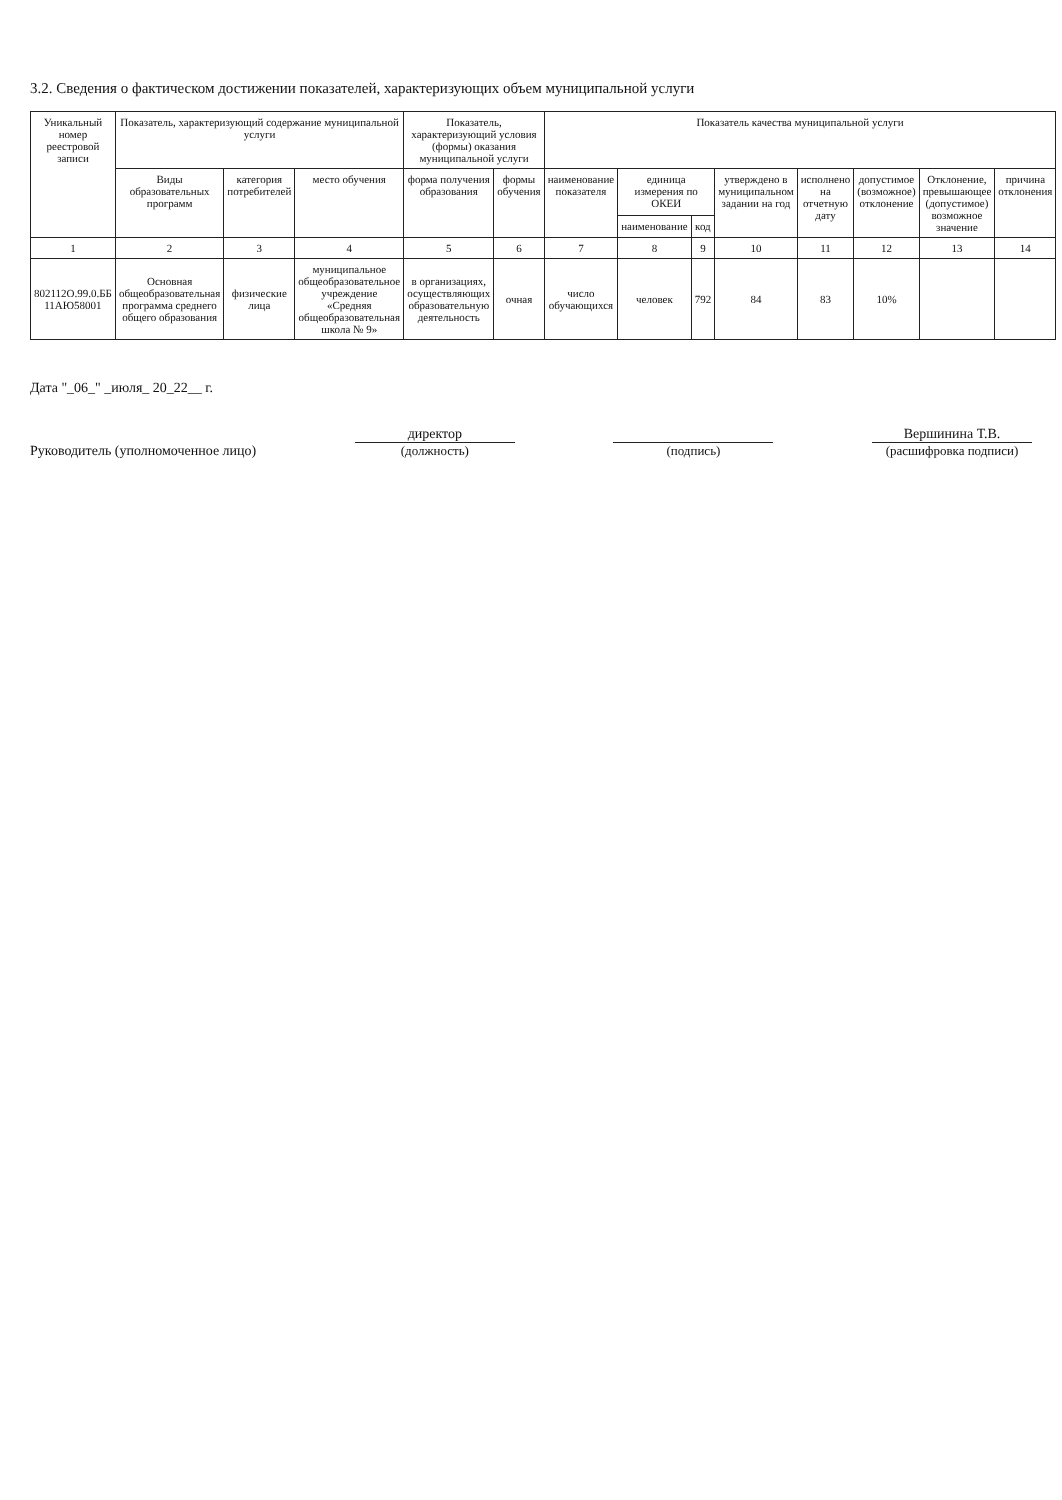3.2. Сведения о фактическом достижении показателей, характеризующих объем муниципальной услуги
| Уникальный номер реестровой записи | Показатель, характеризующий содержание муниципальной услуги | | | Показатель, характеризующий условия (формы) оказания муниципальной услуги | | Показатель качества муниципальной услуги | | | | | | | |
| --- | --- | --- | --- | --- | --- | --- | --- | --- | --- | --- | --- | --- | --- |
| | Виды образовательных программ | категория потребителей | место обучения | форма получения образования | формы обучения | наименование показателя | единица измерения по ОКЕИ | | утверждено в муниципальном задании на год | исполнено на отчетную дату | допустимое (возможное) отклонение | Отклонение, превышающее (допустимое) возможное значение | причина отклонения |
| | | | | | | | наименование | код | | | | | |
| 1 | 2 | 3 | 4 | 5 | 6 | 7 | 8 | 9 | 10 | 11 | 12 | 13 | 14 |
| 802112О.99.0.ББ 11АЮ58001 | Основная общеобразовательная программа среднего общего образования | физические лица | муниципальное общеобразовательное учреждение «Средняя общеобразовательная школа № 9» | в организациях, осуществляющих образовательную деятельность | очная | число обучающихся | человек | 792 | 84 | 83 | 10% | | |
Дата "_06_" _июля_ 20_22__ г.
Руководитель (уполномоченное лицо)
директор
(должность)
(подпись)
Вершинина Т.В.
(расшифровка подписи)